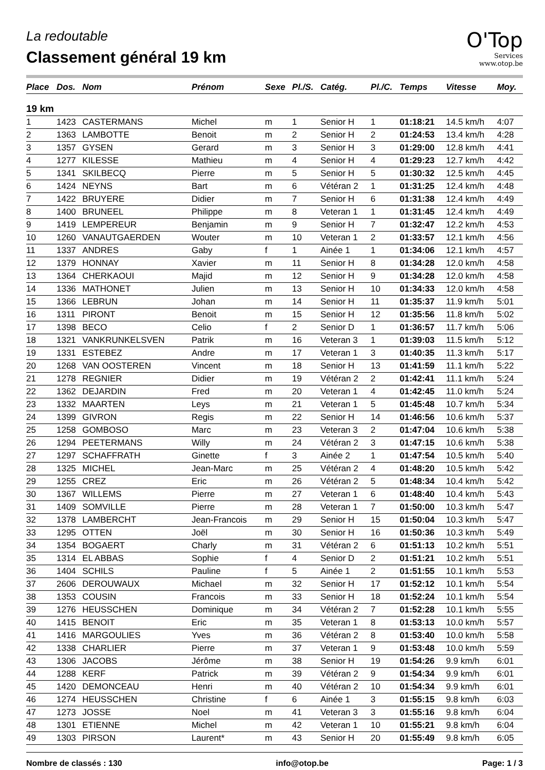La redoutable
Classement général 19 km
O'Top
Services
www.otop.be
| Place | Dos. | Nom | Prénom | Sexe | Pl./S. | Catég. | Pl./C. | Temps | Vitesse | Moy. |
| --- | --- | --- | --- | --- | --- | --- | --- | --- | --- | --- |
| 19 km | | | | | | | | | | |
| 1 | 1423 | CASTERMANS | Michel | m | 1 | Senior H | 1 | 01:18:21 | 14.5 km/h | 4:07 |
| 2 | 1363 | LAMBOTTE | Benoit | m | 2 | Senior H | 2 | 01:24:53 | 13.4 km/h | 4:28 |
| 3 | 1357 | GYSEN | Gerard | m | 3 | Senior H | 3 | 01:29:00 | 12.8 km/h | 4:41 |
| 4 | 1277 | KILESSE | Mathieu | m | 4 | Senior H | 4 | 01:29:23 | 12.7 km/h | 4:42 |
| 5 | 1341 | SKILBECQ | Pierre | m | 5 | Senior H | 5 | 01:30:32 | 12.5 km/h | 4:45 |
| 6 | 1424 | NEYNS | Bart | m | 6 | Vétéran 2 | 1 | 01:31:25 | 12.4 km/h | 4:48 |
| 7 | 1422 | BRUYERE | Didier | m | 7 | Senior H | 6 | 01:31:38 | 12.4 km/h | 4:49 |
| 8 | 1400 | BRUNEEL | Philippe | m | 8 | Veteran 1 | 1 | 01:31:45 | 12.4 km/h | 4:49 |
| 9 | 1419 | LEMPEREUR | Benjamin | m | 9 | Senior H | 7 | 01:32:47 | 12.2 km/h | 4:53 |
| 10 | 1260 | VANAUTGAERDEN | Wouter | m | 10 | Veteran 1 | 2 | 01:33:57 | 12.1 km/h | 4:56 |
| 11 | 1337 | ANDRES | Gaby | f | 1 | Ainée 1 | 1 | 01:34:06 | 12.1 km/h | 4:57 |
| 12 | 1379 | HONNAY | Xavier | m | 11 | Senior H | 8 | 01:34:28 | 12.0 km/h | 4:58 |
| 13 | 1364 | CHERKAOUI | Majid | m | 12 | Senior H | 9 | 01:34:28 | 12.0 km/h | 4:58 |
| 14 | 1336 | MATHONET | Julien | m | 13 | Senior H | 10 | 01:34:33 | 12.0 km/h | 4:58 |
| 15 | 1366 | LEBRUN | Johan | m | 14 | Senior H | 11 | 01:35:37 | 11.9 km/h | 5:01 |
| 16 | 1311 | PIRONT | Benoit | m | 15 | Senior H | 12 | 01:35:56 | 11.8 km/h | 5:02 |
| 17 | 1398 | BECO | Celio | f | 2 | Senior D | 1 | 01:36:57 | 11.7 km/h | 5:06 |
| 18 | 1321 | VANKRUNKELSVEN | Patrik | m | 16 | Veteran 3 | 1 | 01:39:03 | 11.5 km/h | 5:12 |
| 19 | 1331 | ESTEBEZ | Andre | m | 17 | Veteran 1 | 3 | 01:40:35 | 11.3 km/h | 5:17 |
| 20 | 1268 | VAN OOSTEREN | Vincent | m | 18 | Senior H | 13 | 01:41:59 | 11.1 km/h | 5:22 |
| 21 | 1278 | REGNIER | Didier | m | 19 | Vétéran 2 | 2 | 01:42:41 | 11.1 km/h | 5:24 |
| 22 | 1362 | DEJARDIN | Fred | m | 20 | Veteran 1 | 4 | 01:42:45 | 11.0 km/h | 5:24 |
| 23 | 1332 | MAARTEN | Leys | m | 21 | Veteran 1 | 5 | 01:45:48 | 10.7 km/h | 5:34 |
| 24 | 1399 | GIVRON | Regis | m | 22 | Senior H | 14 | 01:46:56 | 10.6 km/h | 5:37 |
| 25 | 1258 | GOMBOSO | Marc | m | 23 | Veteran 3 | 2 | 01:47:04 | 10.6 km/h | 5:38 |
| 26 | 1294 | PEETERMANS | Willy | m | 24 | Vétéran 2 | 3 | 01:47:15 | 10.6 km/h | 5:38 |
| 27 | 1297 | SCHAFFRATH | Ginette | f | 3 | Ainée 2 | 1 | 01:47:54 | 10.5 km/h | 5:40 |
| 28 | 1325 | MICHEL | Jean-Marc | m | 25 | Vétéran 2 | 4 | 01:48:20 | 10.5 km/h | 5:42 |
| 29 | 1255 | CREZ | Eric | m | 26 | Vétéran 2 | 5 | 01:48:34 | 10.4 km/h | 5:42 |
| 30 | 1367 | WILLEMS | Pierre | m | 27 | Veteran 1 | 6 | 01:48:40 | 10.4 km/h | 5:43 |
| 31 | 1409 | SOMVILLE | Pierre | m | 28 | Veteran 1 | 7 | 01:50:00 | 10.3 km/h | 5:47 |
| 32 | 1378 | LAMBERCHT | Jean-Francois | m | 29 | Senior H | 15 | 01:50:04 | 10.3 km/h | 5:47 |
| 33 | 1295 | OTTEN | Joël | m | 30 | Senior H | 16 | 01:50:36 | 10.3 km/h | 5:49 |
| 34 | 1354 | BOGAERT | Charly | m | 31 | Vétéran 2 | 6 | 01:51:13 | 10.2 km/h | 5:51 |
| 35 | 1314 | EL ABBAS | Sophie | f | 4 | Senior D | 2 | 01:51:21 | 10.2 km/h | 5:51 |
| 36 | 1404 | SCHILS | Pauline | f | 5 | Ainée 1 | 2 | 01:51:55 | 10.1 km/h | 5:53 |
| 37 | 2606 | DEROUWAUX | Michael | m | 32 | Senior H | 17 | 01:52:12 | 10.1 km/h | 5:54 |
| 38 | 1353 | COUSIN | Francois | m | 33 | Senior H | 18 | 01:52:24 | 10.1 km/h | 5:54 |
| 39 | 1276 | HEUSSCHEN | Dominique | m | 34 | Vétéran 2 | 7 | 01:52:28 | 10.1 km/h | 5:55 |
| 40 | 1415 | BENOIT | Eric | m | 35 | Veteran 1 | 8 | 01:53:13 | 10.0 km/h | 5:57 |
| 41 | 1416 | MARGOULIES | Yves | m | 36 | Vétéran 2 | 8 | 01:53:40 | 10.0 km/h | 5:58 |
| 42 | 1338 | CHARLIER | Pierre | m | 37 | Veteran 1 | 9 | 01:53:48 | 10.0 km/h | 5:59 |
| 43 | 1306 | JACOBS | Jérôme | m | 38 | Senior H | 19 | 01:54:26 | 9.9 km/h | 6:01 |
| 44 | 1288 | KERF | Patrick | m | 39 | Vétéran 2 | 9 | 01:54:34 | 9.9 km/h | 6:01 |
| 45 | 1420 | DEMONCEAU | Henri | m | 40 | Vétéran 2 | 10 | 01:54:34 | 9.9 km/h | 6:01 |
| 46 | 1274 | HEUSSCHEN | Christine | f | 6 | Ainée 1 | 3 | 01:55:15 | 9.8 km/h | 6:03 |
| 47 | 1273 | JOSSE | Noel | m | 41 | Veteran 3 | 3 | 01:55:16 | 9.8 km/h | 6:04 |
| 48 | 1301 | ETIENNE | Michel | m | 42 | Veteran 1 | 10 | 01:55:21 | 9.8 km/h | 6:04 |
| 49 | 1303 | PIRSON | Laurent* | m | 43 | Senior H | 20 | 01:55:49 | 9.8 km/h | 6:05 |
Nombre de classés : 130 info@otop.be Page: 1 / 3